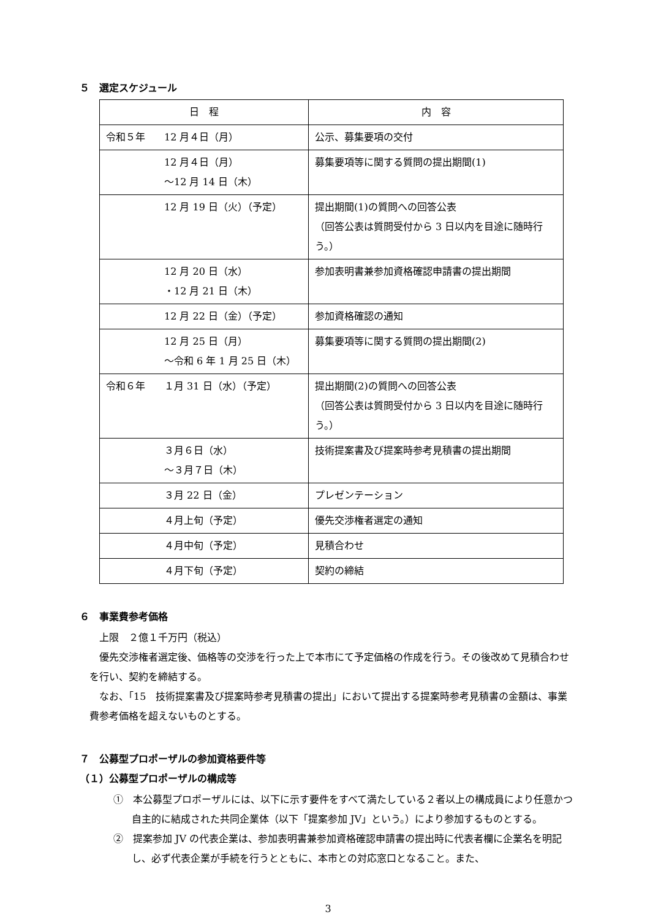５　選定スケジュール
| 日 程 | 内 容 |
| --- | --- |
| 令和５年 12 月４日（月） | 公示、募集要項の交付 |
| 12 月４日（月） ～12 月 14 日（木） | 募集要項等に関する質問の提出期間(1) |
| 12 月 19 日（火）（予定） | 提出期間(1)の質問への回答公表 （回答公表は質問受付から 3 日以内を目途に随時行う。） |
| 12 月 20 日（水） ・12 月 21 日（木） | 参加表明書兼参加資格確認申請書の提出期間 |
| 12 月 22 日（金）（予定） | 参加資格確認の通知 |
| 12 月 25 日（月） ～令和 6 年 1 月 25 日（木） | 募集要項等に関する質問の提出期間(2) |
| 令和６年 １月 31 日（水）（予定） | 提出期間(2)の質問への回答公表 （回答公表は質問受付から 3 日以内を目途に随時行う。） |
| ３月６日（水） ～３月７日（木） | 技術提案書及び提案時参考見積書の提出期間 |
| ３月 22 日（金） | プレゼンテーション |
| ４月上旬（予定） | 優先交渉権者選定の通知 |
| ４月中旬（予定） | 見積合わせ |
| ４月下旬（予定） | 契約の締結 |
６　事業費参考価格
上限　２億１千万円（税込）
優先交渉権者選定後、価格等の交渉を行った上で本市にて予定価格の作成を行う。その後改めて見積合わせを行い、契約を締結する。
なお、「15　技術提案書及び提案時参考見積書の提出」において提出する提案時参考見積書の金額は、事業費参考価格を超えないものとする。
７　公募型プロポーザルの参加資格要件等
（１）公募型プロポーザルの構成等
①　本公募型プロポーザルには、以下に示す要件をすべて満たしている２者以上の構成員により任意かつ自主的に結成された共同企業体（以下「提案参加 JV」という。）により参加するものとする。
②　提案参加 JV の代表企業は、参加表明書兼参加資格確認申請書の提出時に代表者欄に企業名を明記し、必ず代表企業が手続を行うとともに、本市との対応窓口となること。また、
3